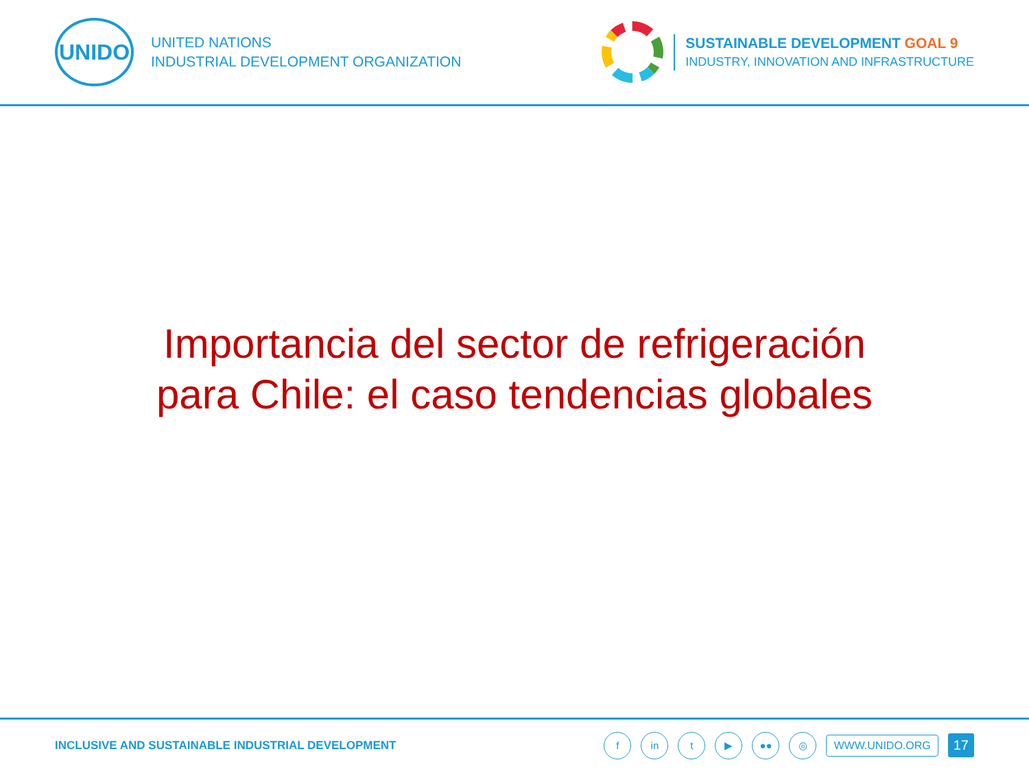UNIDO
UNITED NATIONS
INDUSTRIAL DEVELOPMENT ORGANIZATION
SUSTAINABLE DEVELOPMENT GOAL 9
INDUSTRY, INNOVATION AND INFRASTRUCTURE
Importancia del sector de refrigeración
para Chile: el caso tendencias globales
INCLUSIVE AND SUSTAINABLE INDUSTRIAL DEVELOPMENT
f in t ▶ ●● ◎ WWW.UNIDO.ORG 17